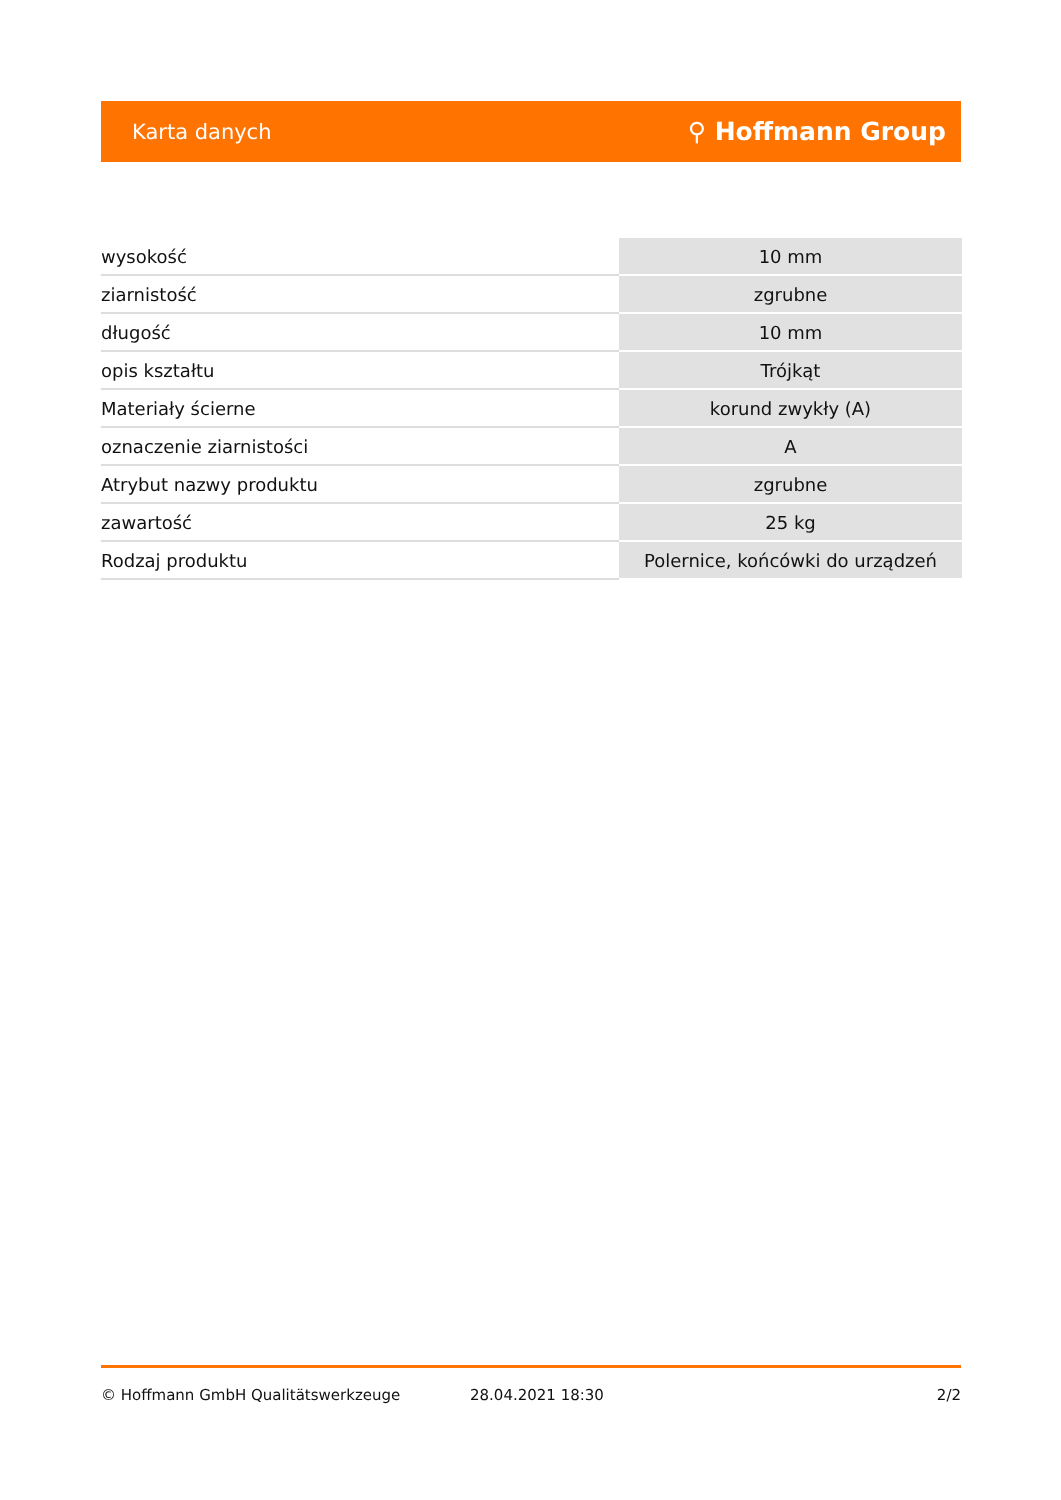Karta danych ⚲ Hoffmann Group
| wysokość | 10 mm |
| ziarnistość | zgrubne |
| długość | 10 mm |
| opis kształtu | Trójkąt |
| Materiały ścierne | korund zwykły (A) |
| oznaczenie ziarnistości | A |
| Atrybut nazwy produktu | zgrubne |
| zawartość | 25 kg |
| Rodzaj produktu | Polernice, końcówki do urządzeń |
© Hoffmann GmbH Qualitätswerkzeuge 28.04.2021 18:30 2/2